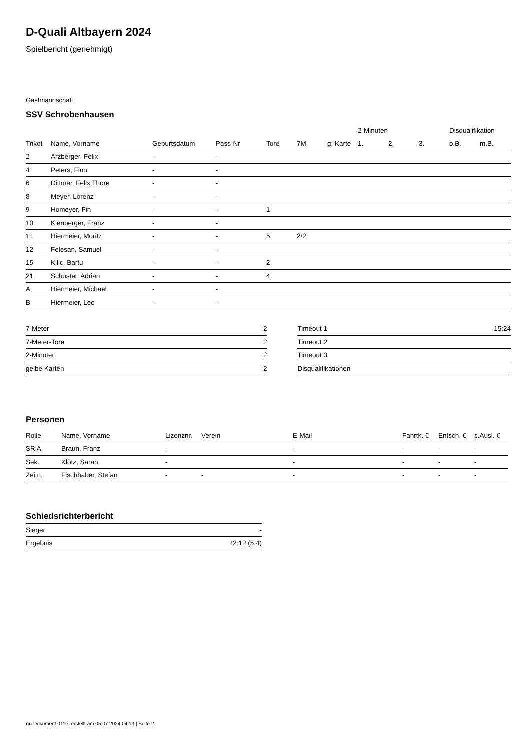D-Quali Altbayern 2024
Spielbericht (genehmigt)
Gastmannschaft
SSV Schrobenhausen
| | | | | | | | 2-Minuten | | | Disqualifikation | |
| --- | --- | --- | --- | --- | --- | --- | --- | --- | --- | --- | --- |
| Trikot | Name, Vorname | Geburtsdatum | Pass-Nr | Tore | 7M | g. Karte | 1. | 2. | 3. | o.B. | m.B. |
| 2 | Arzberger, Felix | - | - | | | | | | | | |
| 4 | Peters, Finn | - | - | | | | | | | | |
| 6 | Dittmar, Felix Thore | - | - | | | | | | | | |
| 8 | Meyer, Lorenz | - | - | | | | | | | | |
| 9 | Homeyer, Fin | - | - | 1 | | | | | | | |
| 10 | Kienberger, Franz | - | - | | | | | | | | |
| 11 | Hiermeier, Moritz | - | - | 5 | 2/2 | | | | | | |
| 12 | Felesan, Samuel | - | - | | | | | | | | |
| 15 | Kilic, Bartu | - | - | 2 | | | | | | | |
| 21 | Schuster, Adrian | - | - | 4 | | | | | | | |
| A | Hiermeier, Michael | - | - | | | | | | | | |
| B | Hiermeier, Leo | - | - | | | | | | | | |
| 7-Meter | 2 |
| 7-Meter-Tore | 2 |
| 2-Minuten | 2 |
| gelbe Karten | 2 |
| Timeout 1 | 15:24 |
| Timeout 2 | |
| Timeout 3 | |
| Disqualifikationen | |
Personen
| Rolle | Name, Vorname | Lizenznr. | Verein | E-Mail | Fahrtk. € | Entsch. € | s.Ausl. € |
| --- | --- | --- | --- | --- | --- | --- | --- |
| SR A | Braun, Franz | - | | - | - | - | - |
| Sek. | Klötz, Sarah | - | | - | - | - | - |
| Zeitn. | Fischhaber, Stefan | - | - | - | - | - | - |
Schiedsrichterbericht
| Sieger | - |
| Ergebnis | 12:12 (5:4) |
nu.Dokument 011e, erstellt am 05.07.2024 04:13 | Seite 2